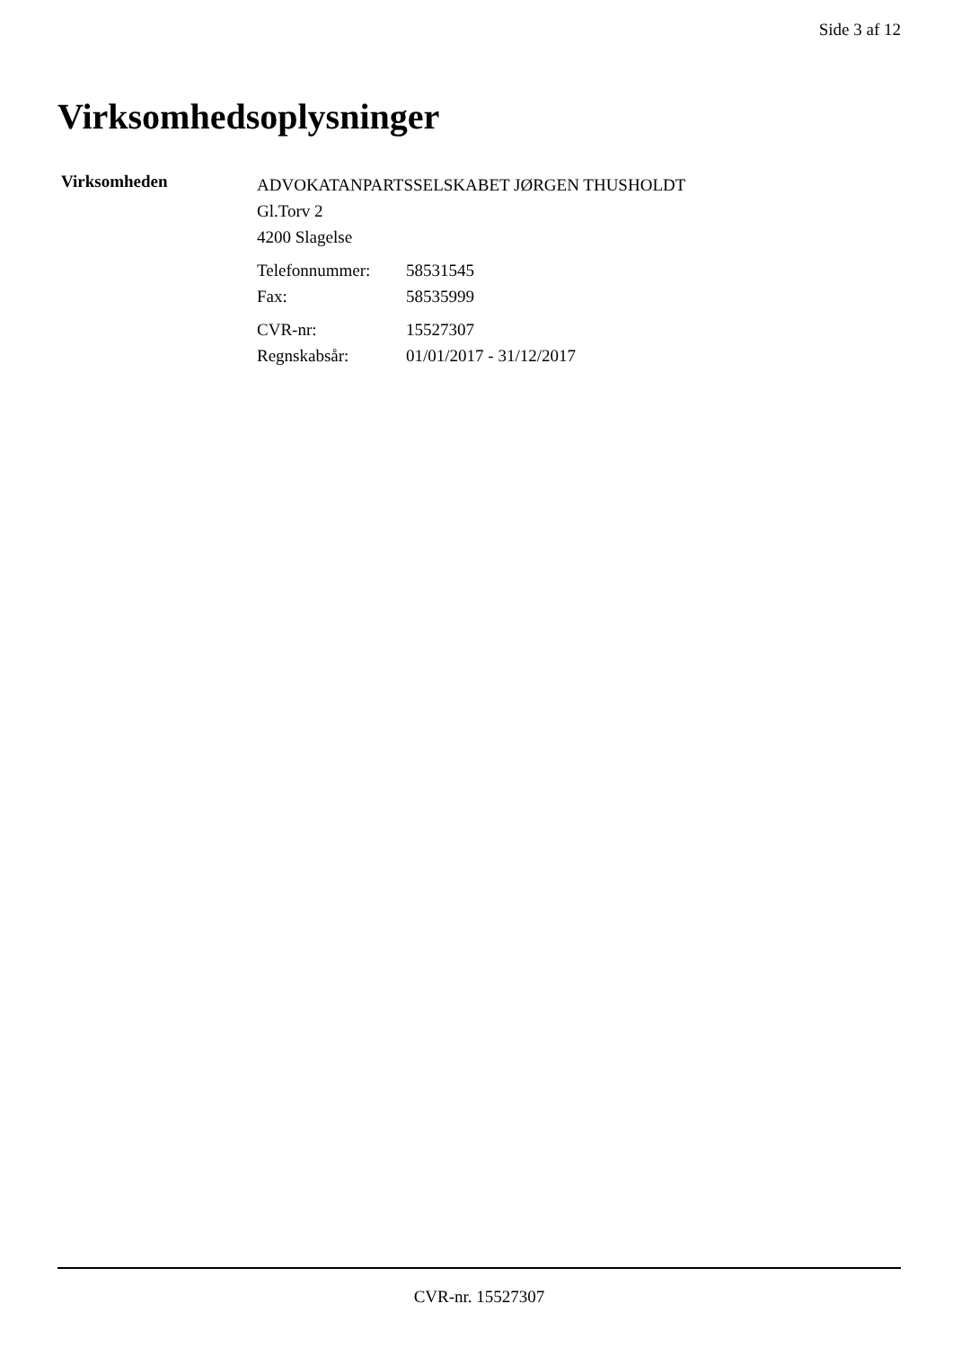Side 3 af 12
Virksomhedsoplysninger
Virksomheden
ADVOKATANPARTSSELSKABET JØRGEN THUSHOLDT
Gl.Torv 2
4200 Slagelse
| Telefonnummer: | 58531545 |
| Fax: | 58535999 |
| CVR-nr: | 15527307 |
| Regnskabsår: | 01/01/2017 - 31/12/2017 |
CVR-nr. 15527307